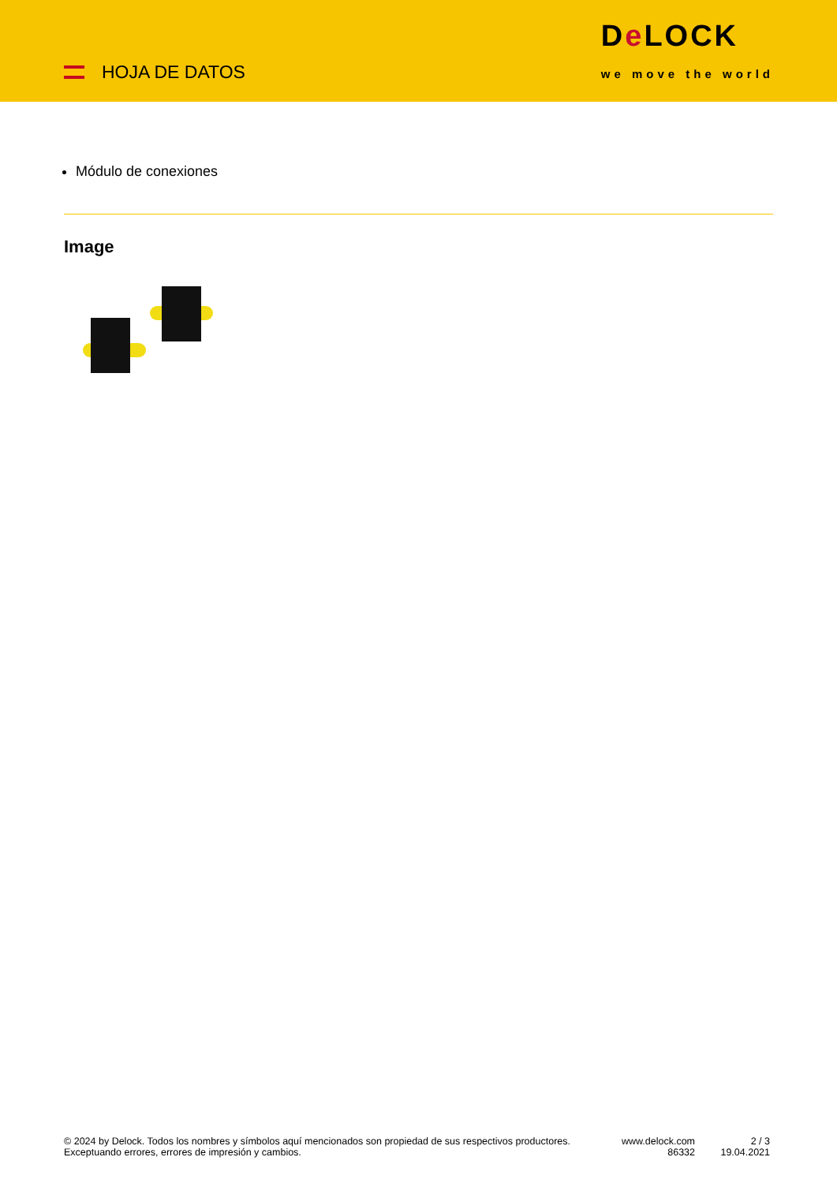HOJA DE DATOS
De LOCK
we move the world
Módulo de conexiones
Image
© 2024 by Delock. Todos los nombres y símbolos aquí mencionados son propiedad de sus respectivos productores. Exceptuando errores, errores de impresión y cambios.
www.delock.com
86332
2 / 3
19.04.2021